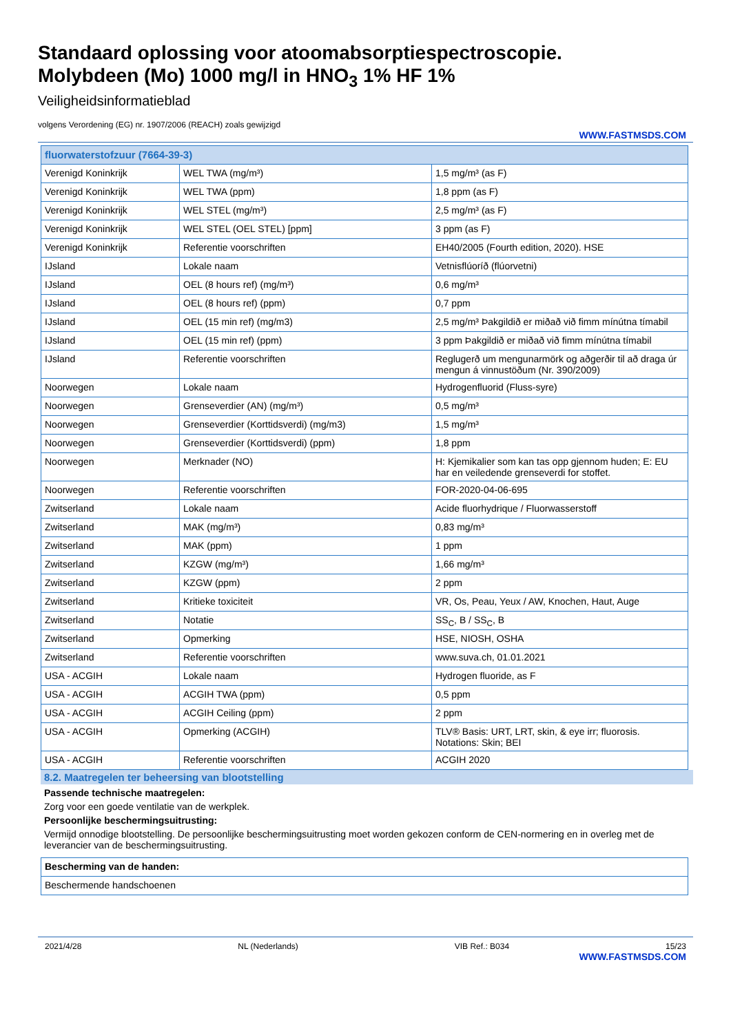Standaard oplossing voor atoomabsorptiespectroscopie.
Molybdeen (Mo) 1000 mg/l in HNO<sub>3</sub> 1% HF 1%
Veiligheidsinformatieblad
volgens Verordening (EG) nr. 1907/2006 (REACH) zoals gewijzigd
WWW.FASTMSDS.COM
| fluorwaterstofzuur (7664-39-3) | | |
| --- | --- | --- |
| Verenigd Koninkrijk | WEL TWA (mg/m³) | 1,5 mg/m³ (as F) |
| Verenigd Koninkrijk | WEL TWA (ppm) | 1,8 ppm (as F) |
| Verenigd Koninkrijk | WEL STEL (mg/m³) | 2,5 mg/m³ (as F) |
| Verenigd Koninkrijk | WEL STEL (OEL STEL) [ppm] | 3 ppm (as F) |
| Verenigd Koninkrijk | Referentie voorschriften | EH40/2005 (Fourth edition, 2020). HSE |
| IJsland | Lokale naam | Vetnisflúoríð (flúorvetni) |
| IJsland | OEL (8 hours ref) (mg/m³) | 0,6 mg/m³ |
| IJsland | OEL (8 hours ref) (ppm) | 0,7 ppm |
| IJsland | OEL (15 min ref) (mg/m3) | 2,5 mg/m³ Þakgildið er miðað við fimm mínútna tímabil |
| IJsland | OEL (15 min ref) (ppm) | 3 ppm Þakgildið er miðað við fimm mínútna tímabil |
| IJsland | Referentie voorschriften | Reglugerð um mengunarmörk og aðgerðir til að draga úr mengun á vinnustöðum (Nr. 390/2009) |
| Noorwegen | Lokale naam | Hydrogenfluorid (Fluss-syre) |
| Noorwegen | Grenseverdier (AN) (mg/m³) | 0,5 mg/m³ |
| Noorwegen | Grenseverdier (Korttidsverdi) (mg/m3) | 1,5 mg/m³ |
| Noorwegen | Grenseverdier (Korttidsverdi) (ppm) | 1,8 ppm |
| Noorwegen | Merknader (NO) | H: Kjemikalier som kan tas opp gjennom huden; E: EU har en veiledende grenseverdi for stoffet. |
| Noorwegen | Referentie voorschriften | FOR-2020-04-06-695 |
| Zwitserland | Lokale naam | Acide fluorhydrique / Fluorwasserstoff |
| Zwitserland | MAK (mg/m³) | 0,83 mg/m³ |
| Zwitserland | MAK (ppm) | 1 ppm |
| Zwitserland | KZGW (mg/m³) | 1,66 mg/m³ |
| Zwitserland | KZGW (ppm) | 2 ppm |
| Zwitserland | Kritieke toxiciteit | VR, Os, Peau, Yeux / AW, Knochen, Haut, Auge |
| Zwitserland | Notatie | SS<sub>C</sub>, B / SS<sub>C</sub>, B |
| Zwitserland | Opmerking | HSE, NIOSH, OSHA |
| Zwitserland | Referentie voorschriften | www.suva.ch, 01.01.2021 |
| USA - ACGIH | Lokale naam | Hydrogen fluoride, as F |
| USA - ACGIH | ACGIH TWA (ppm) | 0,5 ppm |
| USA - ACGIH | ACGIH Ceiling (ppm) | 2 ppm |
| USA - ACGIH | Opmerking (ACGIH) | TLV® Basis: URT, LRT, skin, & eye irr; fluorosis. Notations: Skin; BEI |
| USA - ACGIH | Referentie voorschriften | ACGIH 2020 |
8.2. Maatregelen ter beheersing van blootstelling
Passende technische maatregelen:
Zorg voor een goede ventilatie van de werkplek.
Persoonlijke beschermingsuitrusting:
Vermijd onnodige blootstelling. De persoonlijke beschermingsuitrusting moet worden gekozen conform de CEN-normering en in overleg met de leverancier van de beschermingsuitrusting.
| Bescherming van de handen: |
| Beschermende handschoenen |
2021/4/28 NL (Nederlands) VIB Ref.: B034 15/23
WWW.FASTMSDS.COM